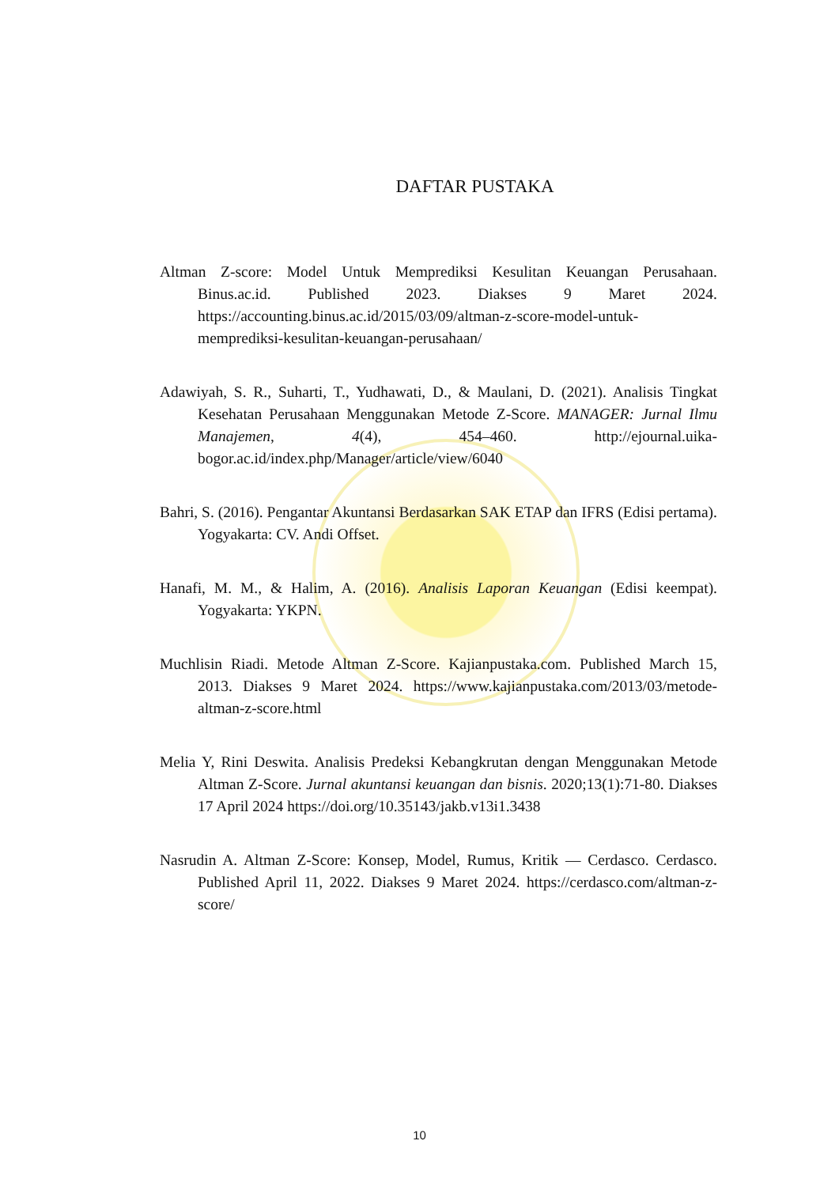DAFTAR PUSTAKA
Altman Z-score: Model Untuk Memprediksi Kesulitan Keuangan Perusahaan. Binus.ac.id. Published 2023. Diakses 9 Maret 2024. https://accounting.binus.ac.id/2015/03/09/altman-z-score-model-untuk-memprediksi-kesulitan-keuangan-perusahaan/
Adawiyah, S. R., Suharti, T., Yudhawati, D., & Maulani, D. (2021). Analisis Tingkat Kesehatan Perusahaan Menggunakan Metode Z-Score. MANAGER: Jurnal Ilmu Manajemen, 4(4), 454–460. http://ejournal.uika-bogor.ac.id/index.php/Manager/article/view/6040
Bahri, S. (2016). Pengantar Akuntansi Berdasarkan SAK ETAP dan IFRS (Edisi pertama). Yogyakarta: CV. Andi Offset.
Hanafi, M. M., & Halim, A. (2016). Analisis Laporan Keuangan (Edisi keempat). Yogyakarta: YKPN.
Muchlisin Riadi. Metode Altman Z-Score. Kajianpustaka.com. Published March 15, 2013. Diakses 9 Maret 2024. https://www.kajianpustaka.com/2013/03/metode-altman-z-score.html
Melia Y, Rini Deswita. Analisis Predeksi Kebangkrutan dengan Menggunakan Metode Altman Z-Score. Jurnal akuntansi keuangan dan bisnis. 2020;13(1):71-80. Diakses 17 April 2024 https://doi.org/10.35143/jakb.v13i1.3438
Nasrudin A. Altman Z-Score: Konsep, Model, Rumus, Kritik — Cerdasco. Cerdasco. Published April 11, 2022. Diakses 9 Maret 2024. https://cerdasco.com/altman-z-score/
10